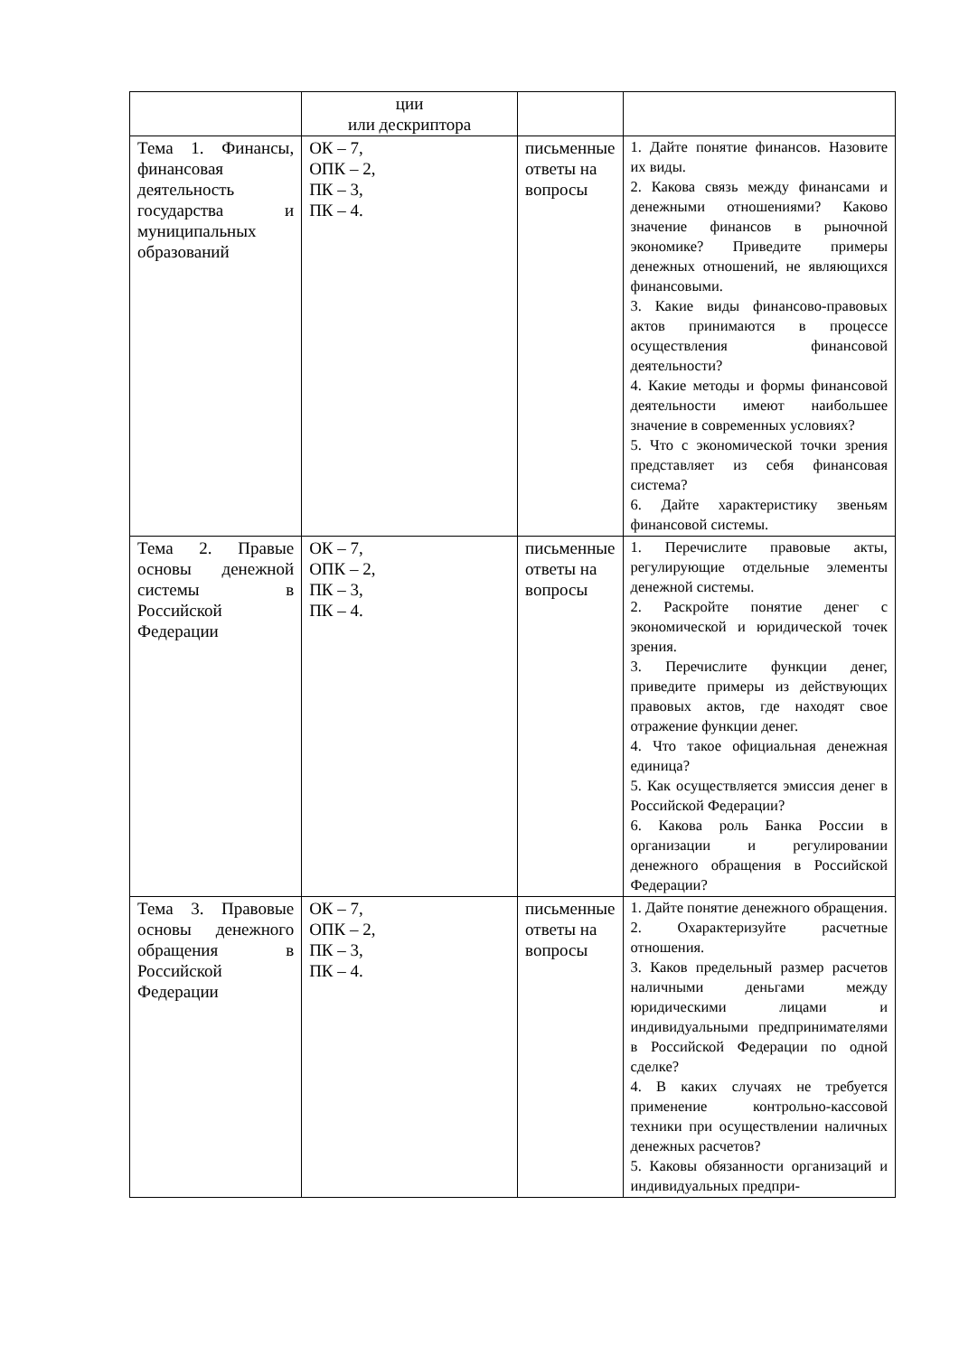| | ции или дескриптора | | |
| Тема 1. Финансы, финансовая деятельность государства и муниципальных образований | ОК – 7, ОПК – 2, ПК – 3, ПК – 4. | письменные ответы на вопросы | 1. Дайте понятие финансов. Назовите их виды. 2. Какова связь между финансами и денежными отношениями? Каково значение финансов в рыночной экономике? Приведите примеры денежных отношений, не являющихся финансовыми. 3. Какие виды финансово-правовых актов принимаются в процессе осуществления финансовой деятельности? 4. Какие методы и формы финансовой деятельности имеют наибольшее значение в современных условиях? 5. Что с экономической точки зрения представляет из себя финансовая система? 6. Дайте характеристику звеньям финансовой системы. |
| Тема 2. Правые основы денежной системы в Российской Федерации | ОК – 7, ОПК – 2, ПК – 3, ПК – 4. | письменные ответы на вопросы | 1. Перечислите правовые акты, регулирующие отдельные элементы денежной системы. 2. Раскройте понятие денег с экономической и юридической точек зрения. 3. Перечислите функции денег, приведите примеры из действующих правовых актов, где находят свое отражение функции денег. 4. Что такое официальная денежная единица? 5. Как осуществляется эмиссия денег в Российской Федерации? 6. Какова роль Банка России в организации и регулировании денежного обращения в Российской Федерации? |
| Тема 3. Правовые основы денежного обращения в Российской Федерации | ОК – 7, ОПК – 2, ПК – 3, ПК – 4. | письменные ответы на вопросы | 1. Дайте понятие денежного обращения. 2. Охарактеризуйте расчетные отношения. 3. Каков предельный размер расчетов наличными деньгами между юридическими лицами и индивидуальными предпринимателями в Российской Федерации по одной сделке? 4. В каких случаях не требуется применение контрольно-кассовой техники при осуществлении наличных денежных расчетов? 5. Каковы обязанности организаций и индивидуальных предпри- |